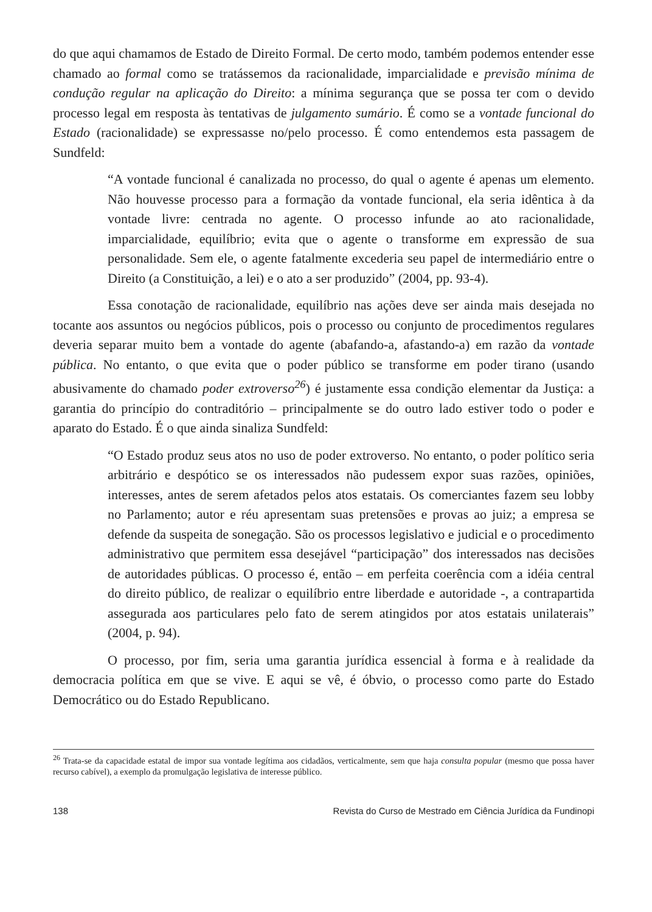do que aqui chamamos de Estado de Direito Formal. De certo modo, também podemos entender esse chamado ao formal como se tratássemos da racionalidade, imparcialidade e previsão mínima de condução regular na aplicação do Direito: a mínima segurança que se possa ter com o devido processo legal em resposta às tentativas de julgamento sumário. É como se a vontade funcional do Estado (racionalidade) se expressasse no/pelo processo. É como entendemos esta passagem de Sundfeld:
“A vontade funcional é canalizada no processo, do qual o agente é apenas um elemento. Não houvesse processo para a formação da vontade funcional, ela seria idêntica à da vontade livre: centrada no agente. O processo infunde ao ato racionalidade, imparcialidade, equilíbrio; evita que o agente o transforme em expressão de sua personalidade. Sem ele, o agente fatalmente excederia seu papel de intermediário entre o Direito (a Constituição, a lei) e o ato a ser produzido” (2004, pp. 93-4).
Essa conotação de racionalidade, equilíbrio nas ações deve ser ainda mais desejada no tocante aos assuntos ou negócios públicos, pois o processo ou conjunto de procedimentos regulares deveria separar muito bem a vontade do agente (abafando-a, afastando-a) em razão da vontade pública. No entanto, o que evita que o poder público se transforme em poder tirano (usando abusivamente do chamado poder extroverso<sup>26</sup>) é justamente essa condição elementar da Justiça: a garantia do princípio do contraditório – principalmente se do outro lado estiver todo o poder e aparato do Estado. É o que ainda sinaliza Sundfeld:
“O Estado produz seus atos no uso de poder extroverso. No entanto, o poder político seria arbitrário e despótico se os interessados não pudessem expor suas razões, opiniões, interesses, antes de serem afetados pelos atos estatais. Os comerciantes fazem seu lobby no Parlamento; autor e réu apresentam suas pretensões e provas ao juiz; a empresa se defende da suspeita de sonegação. São os processos legislativo e judicial e o procedimento administrativo que permitem essa desejável “participação” dos interessados nas decisões de autoridades públicas. O processo é, então – em perfeita coerência com a idéia central do direito público, de realizar o equilíbrio entre liberdade e autoridade -, a contrapartida assegurada aos particulares pelo fato de serem atingidos por atos estatais unilaterais” (2004, p. 94).
O processo, por fim, seria uma garantia jurídica essencial à forma e à realidade da democracia política em que se vive. E aqui se vê, é óbvio, o processo como parte do Estado Democrático ou do Estado Republicano.
<sup>26</sup> Trata-se da capacidade estatal de impor sua vontade legítima aos cidadãos, verticalmente, sem que haja consulta popular (mesmo que possa haver recurso cabível), a exemplo da promulgação legislativa de interesse público.
138 Revista do Curso de Mestrado em Ciência Jurídica da Fundinopi